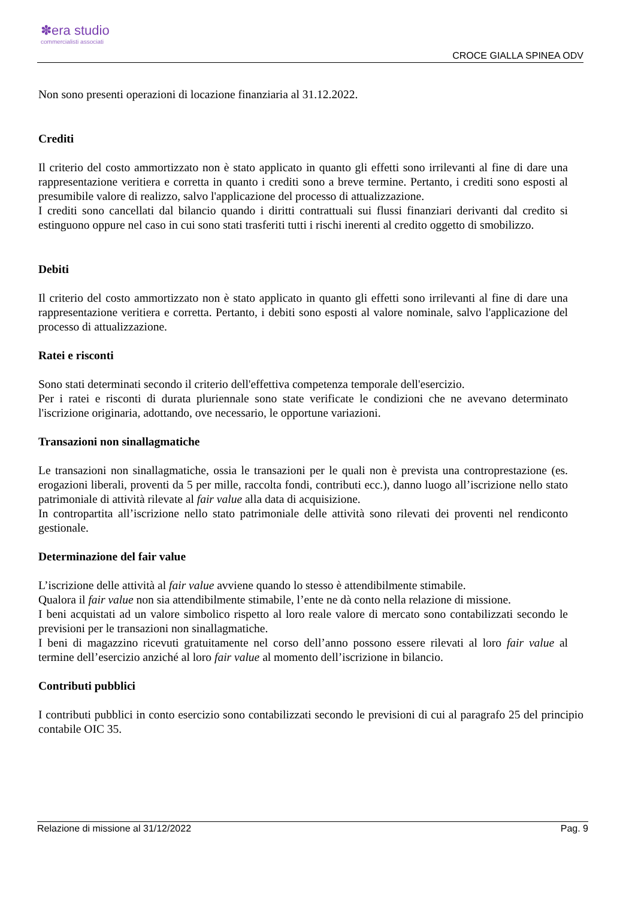✽era studio
commercialisti associati
CROCE GIALLA SPINEA ODV
Non sono presenti operazioni di locazione finanziaria al 31.12.2022.
Crediti
Il criterio del costo ammortizzato non è stato applicato in quanto gli effetti sono irrilevanti al fine di dare una rappresentazione veritiera e corretta in quanto i crediti sono a breve termine. Pertanto, i crediti sono esposti al presumibile valore di realizzo, salvo l'applicazione del processo di attualizzazione.
I crediti sono cancellati dal bilancio quando i diritti contrattuali sui flussi finanziari derivanti dal credito si estinguono oppure nel caso in cui sono stati trasferiti tutti i rischi inerenti al credito oggetto di smobilizzo.
Debiti
Il criterio del costo ammortizzato non è stato applicato in quanto gli effetti sono irrilevanti al fine di dare una rappresentazione veritiera e corretta. Pertanto, i debiti sono esposti al valore nominale, salvo l'applicazione del processo di attualizzazione.
Ratei e risconti
Sono stati determinati secondo il criterio dell'effettiva competenza temporale dell'esercizio.
Per i ratei e risconti di durata pluriennale sono state verificate le condizioni che ne avevano determinato l'iscrizione originaria, adottando, ove necessario, le opportune variazioni.
Transazioni non sinallagmatiche
Le transazioni non sinallagmatiche, ossia le transazioni per le quali non è prevista una controprestazione (es. erogazioni liberali, proventi da 5 per mille, raccolta fondi, contributi ecc.), danno luogo all’iscrizione nello stato patrimoniale di attività rilevate al fair value alla data di acquisizione.
In contropartita all’iscrizione nello stato patrimoniale delle attività sono rilevati dei proventi nel rendiconto gestionale.
Determinazione del fair value
L’iscrizione delle attività al fair value avviene quando lo stesso è attendibilmente stimabile.
Qualora il fair value non sia attendibilmente stimabile, l’ente ne dà conto nella relazione di missione.
I beni acquistati ad un valore simbolico rispetto al loro reale valore di mercato sono contabilizzati secondo le previsioni per le transazioni non sinallagmatiche.
I beni di magazzino ricevuti gratuitamente nel corso dell’anno possono essere rilevati al loro fair value al termine dell’esercizio anziché al loro fair value al momento dell’iscrizione in bilancio.
Contributi pubblici
I contributi pubblici in conto esercizio sono contabilizzati secondo le previsioni di cui al paragrafo 25 del principio contabile OIC 35.
Relazione di missione al 31/12/2022 Pag. 9